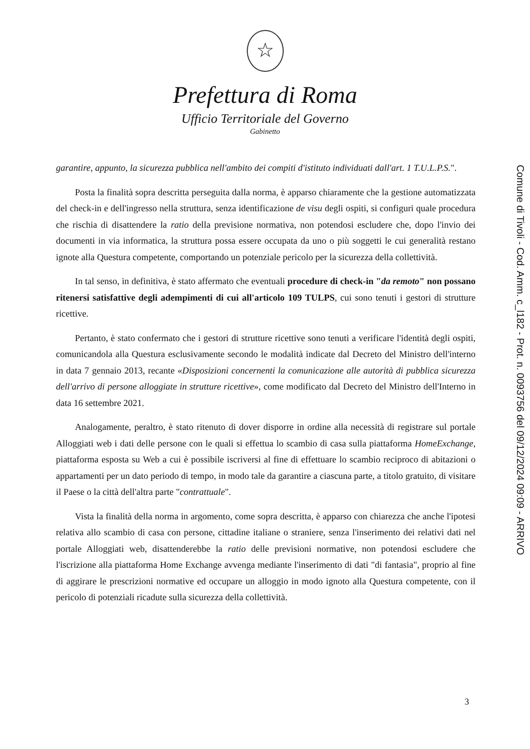☆
Prefettura di Roma
Ufficio Territoriale del Governo
Gabinetto
garantire, appunto, la sicurezza pubblica nell'ambito dei compiti d'istituto individuati dall'art. 1 T.U.L.P.S.".
Posta la finalità sopra descritta perseguita dalla norma, è apparso chiaramente che la gestione automatizzata del check-in e dell'ingresso nella struttura, senza identificazione de visu degli ospiti, si configuri quale procedura che rischia di disattendere la ratio della previsione normativa, non potendosi escludere che, dopo l'invio dei documenti in via informatica, la struttura possa essere occupata da uno o più soggetti le cui generalità restano ignote alla Questura competente, comportando un potenziale pericolo per la sicurezza della collettività.
In tal senso, in definitiva, è stato affermato che eventuali procedure di check-in "da remoto" non possano ritenersi satisfattive degli adempimenti di cui all'articolo 109 TULPS, cui sono tenuti i gestori di strutture ricettive.
Pertanto, è stato confermato che i gestori di strutture ricettive sono tenuti a verificare l'identità degli ospiti, comunicandola alla Questura esclusivamente secondo le modalità indicate dal Decreto del Ministro dell'interno in data 7 gennaio 2013, recante «Disposizioni concernenti la comunicazione alle autorità di pubblica sicurezza dell'arrivo di persone alloggiate in strutture ricettive», come modificato dal Decreto del Ministro dell'Interno in data 16 settembre 2021.
Analogamente, peraltro, è stato ritenuto di dover disporre in ordine alla necessità di registrare sul portale Alloggiati web i dati delle persone con le quali si effettua lo scambio di casa sulla piattaforma HomeExchange, piattaforma esposta su Web a cui è possibile iscriversi al fine di effettuare lo scambio reciproco di abitazioni o appartamenti per un dato periodo di tempo, in modo tale da garantire a ciascuna parte, a titolo gratuito, di visitare il Paese o la città dell'altra parte "contrattuale".
Vista la finalità della norma in argomento, come sopra descritta, è apparso con chiarezza che anche l'ipotesi relativa allo scambio di casa con persone, cittadine italiane o straniere, senza l'inserimento dei relativi dati nel portale Alloggiati web, disattenderebbe la ratio delle previsioni normative, non potendosi escludere che l'iscrizione alla piattaforma Home Exchange avvenga mediante l'inserimento di dati "di fantasia", proprio al fine di aggirare le prescrizioni normative ed occupare un alloggio in modo ignoto alla Questura competente, con il pericolo di potenziali ricadute sulla sicurezza della collettività.
3
Comune di Tivoli - Cod. Amm. c_l182 - Prot. n. 0093756 del 09/12/2024 09:09 - ARRIVO